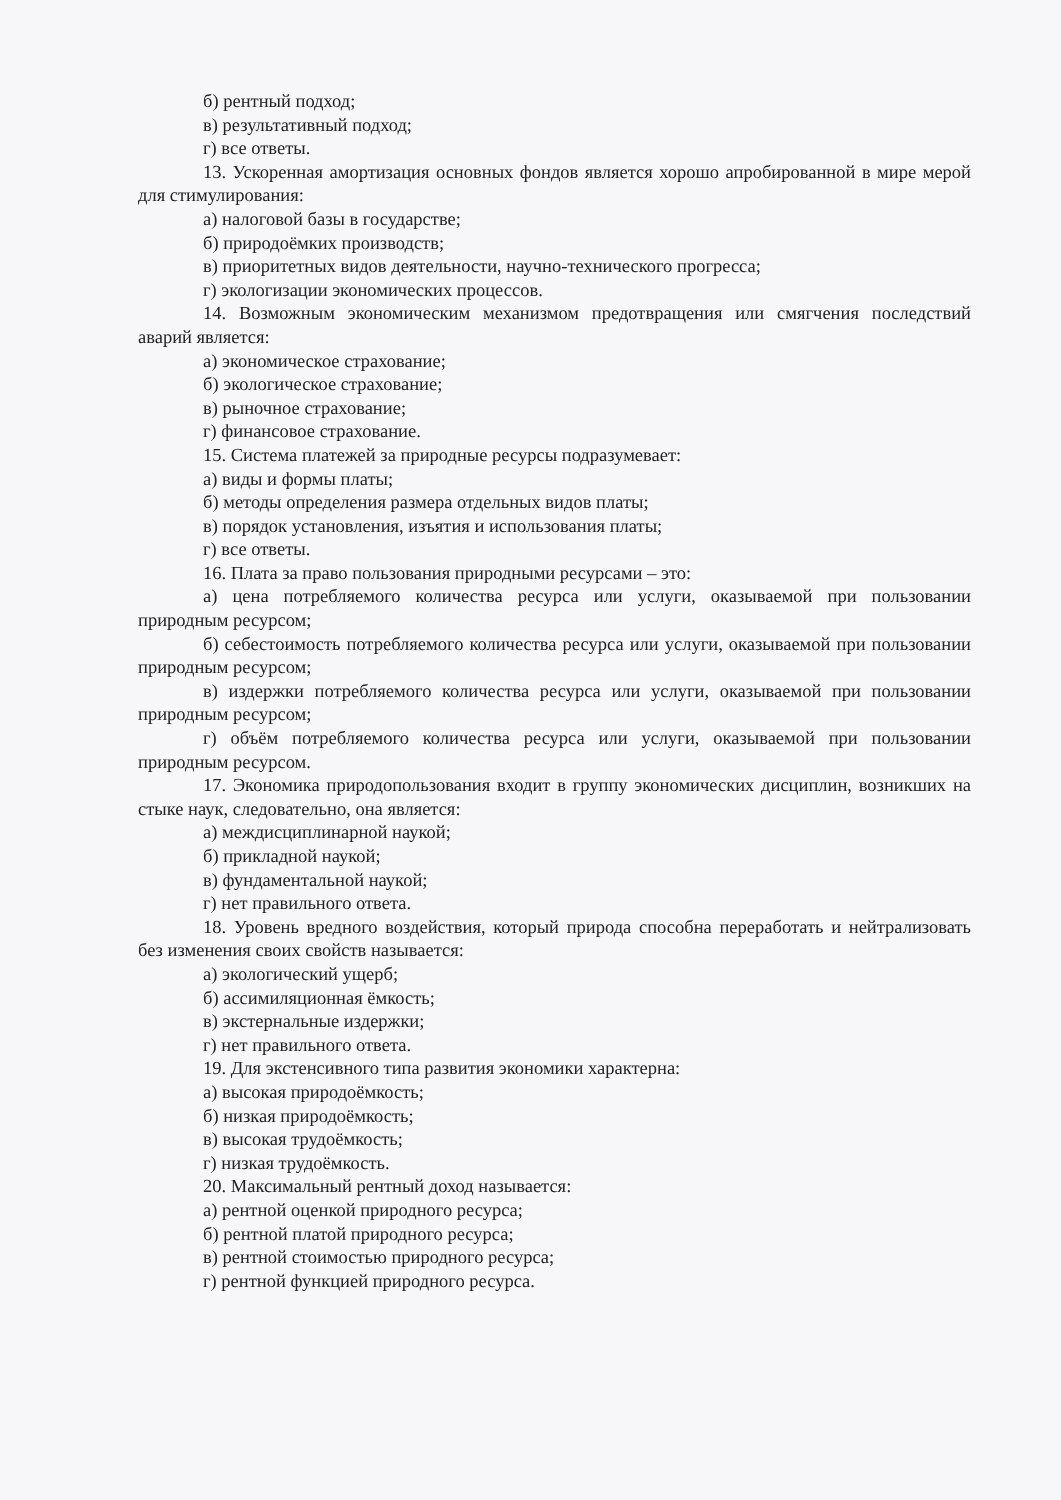б) рентный подход;
в) результативный подход;
г) все ответы.
13. Ускоренная амортизация основных фондов является хорошо апробированной в мире мерой для стимулирования:
а) налоговой базы в государстве;
б) природоёмких производств;
в) приоритетных видов деятельности, научно-технического прогресса;
г) экологизации экономических процессов.
14. Возможным экономическим механизмом предотвращения или смягчения последствий аварий является:
а) экономическое страхование;
б) экологическое страхование;
в) рыночное страхование;
г) финансовое страхование.
15. Система платежей за природные ресурсы подразумевает:
а) виды и формы платы;
б) методы определения размера отдельных видов платы;
в) порядок установления, изъятия и использования платы;
г) все ответы.
16. Плата за право пользования природными ресурсами – это:
а) цена потребляемого количества ресурса или услуги, оказываемой при пользовании природным ресурсом;
б) себестоимость потребляемого количества ресурса или услуги, оказываемой при пользовании природным ресурсом;
в) издержки потребляемого количества ресурса или услуги, оказываемой при пользовании природным ресурсом;
г) объём потребляемого количества ресурса или услуги, оказываемой при пользовании природным ресурсом.
17. Экономика природопользования входит в группу экономических дисциплин, возникших на стыке наук, следовательно, она является:
а) междисциплинарной наукой;
б) прикладной наукой;
в) фундаментальной наукой;
г) нет правильного ответа.
18. Уровень вредного воздействия, который природа способна переработать и нейтрализовать без изменения своих свойств называется:
а) экологический ущерб;
б) ассимиляционная ёмкость;
в) экстернальные издержки;
г) нет правильного ответа.
19. Для экстенсивного типа развития экономики характерна:
а) высокая природоёмкость;
б) низкая природоёмкость;
в) высокая трудоёмкость;
г) низкая трудоёмкость.
20. Максимальный рентный доход называется:
а) рентной оценкой природного ресурса;
б) рентной платой природного ресурса;
в) рентной стоимостью природного ресурса;
г) рентной функцией природного ресурса.